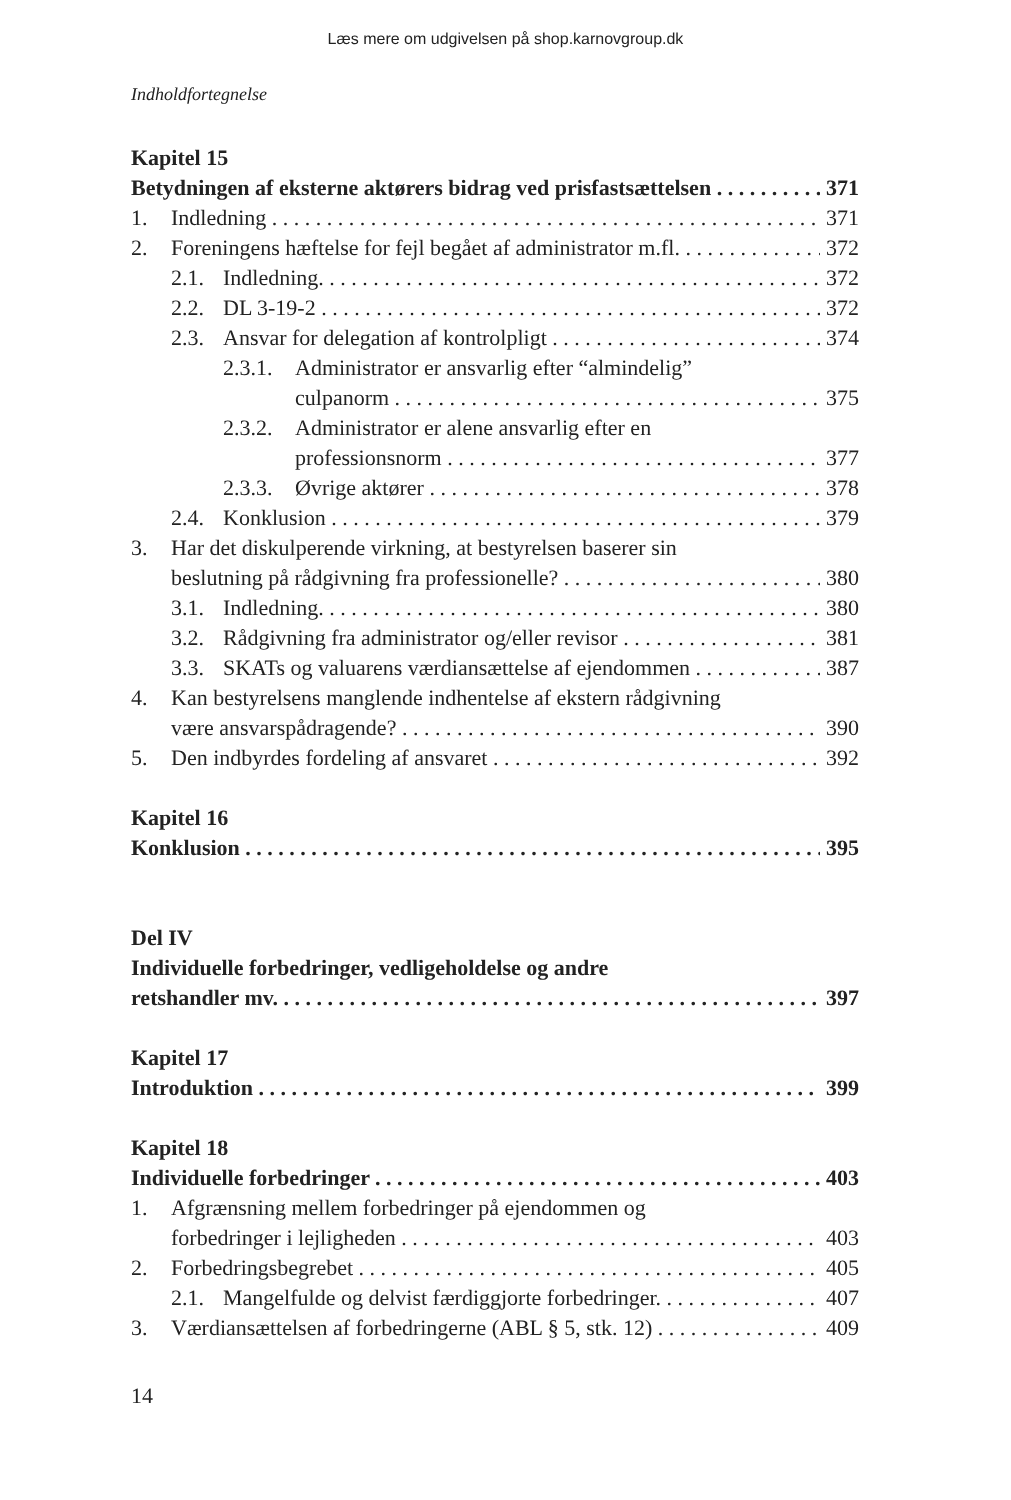Læs mere om udgivelsen på shop.karnovgroup.dk
Indholdfortegnelse
Kapitel 15
Betydningen af eksterne aktørers bidrag ved prisfastsættelsen 371
1. Indledning 371
2. Foreningens hæftelse for fejl begået af administrator m.fl. 372
2.1. Indledning. 372
2.2. DL 3-19-2 372
2.3. Ansvar for delegation af kontrolpligt 374
2.3.1. Administrator er ansvarlig efter “almindelig”
culpanorm 375
2.3.2. Administrator er alene ansvarlig efter en
professionsnorm 377
2.3.3. Øvrige aktører 378
2.4. Konklusion 379
3. Har det diskulperende virkning, at bestyrelsen baserer sin
beslutning på rådgivning fra professionelle? 380
3.1. Indledning. 380
3.2. Rådgivning fra administrator og/eller revisor 381
3.3. SKATs og valuarens værdiansættelse af ejendommen 387
4. Kan bestyrelsens manglende indhentelse af ekstern rådgivning
være ansvarspådragende? 390
5. Den indbyrdes fordeling af ansvaret 392
Kapitel 16
Konklusion 395
Del IV
Individuelle forbedringer, vedligeholdelse og andre
retshandler mv. 397
Kapitel 17
Introduktion 399
Kapitel 18
Individuelle forbedringer 403
1. Afgrænsning mellem forbedringer på ejendommen og
forbedringer i lejligheden 403
2. Forbedringsbegrebet 405
2.1. Mangelfulde og delvist færdiggjorte forbedringer. 407
3. Værdiansættelsen af forbedringerne (ABL § 5, stk. 12) 409
14